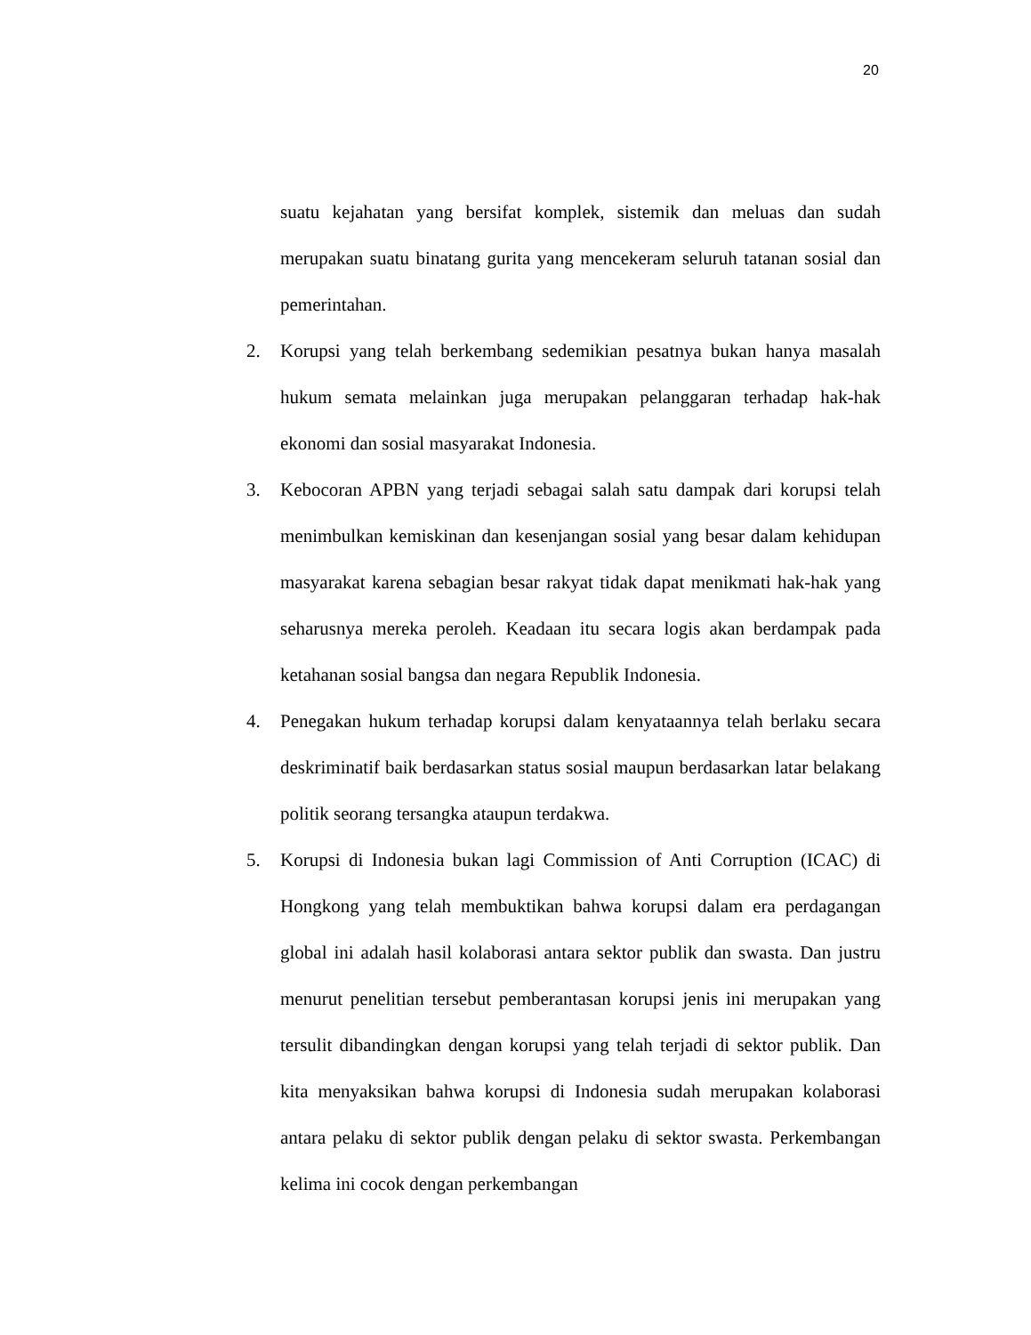20
suatu kejahatan yang bersifat komplek, sistemik dan meluas dan sudah merupakan suatu binatang gurita yang mencekeram seluruh tatanan sosial dan pemerintahan.
2. Korupsi yang telah berkembang sedemikian pesatnya bukan hanya masalah hukum semata melainkan juga merupakan pelanggaran terhadap hak-hak ekonomi dan sosial masyarakat Indonesia.
3. Kebocoran APBN yang terjadi sebagai salah satu dampak dari korupsi telah menimbulkan kemiskinan dan kesenjangan sosial yang besar dalam kehidupan masyarakat karena sebagian besar rakyat tidak dapat menikmati hak-hak yang seharusnya mereka peroleh. Keadaan itu secara logis akan berdampak pada ketahanan sosial bangsa dan negara Republik Indonesia.
4. Penegakan hukum terhadap korupsi dalam kenyataannya telah berlaku secara deskriminatif baik berdasarkan status sosial maupun berdasarkan latar belakang politik seorang tersangka ataupun terdakwa.
5. Korupsi di Indonesia bukan lagi Commission of Anti Corruption (ICAC) di Hongkong yang telah membuktikan bahwa korupsi dalam era perdagangan global ini adalah hasil kolaborasi antara sektor publik dan swasta. Dan justru menurut penelitian tersebut pemberantasan korupsi jenis ini merupakan yang tersulit dibandingkan dengan korupsi yang telah terjadi di sektor publik. Dan kita menyaksikan bahwa korupsi di Indonesia sudah merupakan kolaborasi antara pelaku di sektor publik dengan pelaku di sektor swasta. Perkembangan kelima ini cocok dengan perkembangan